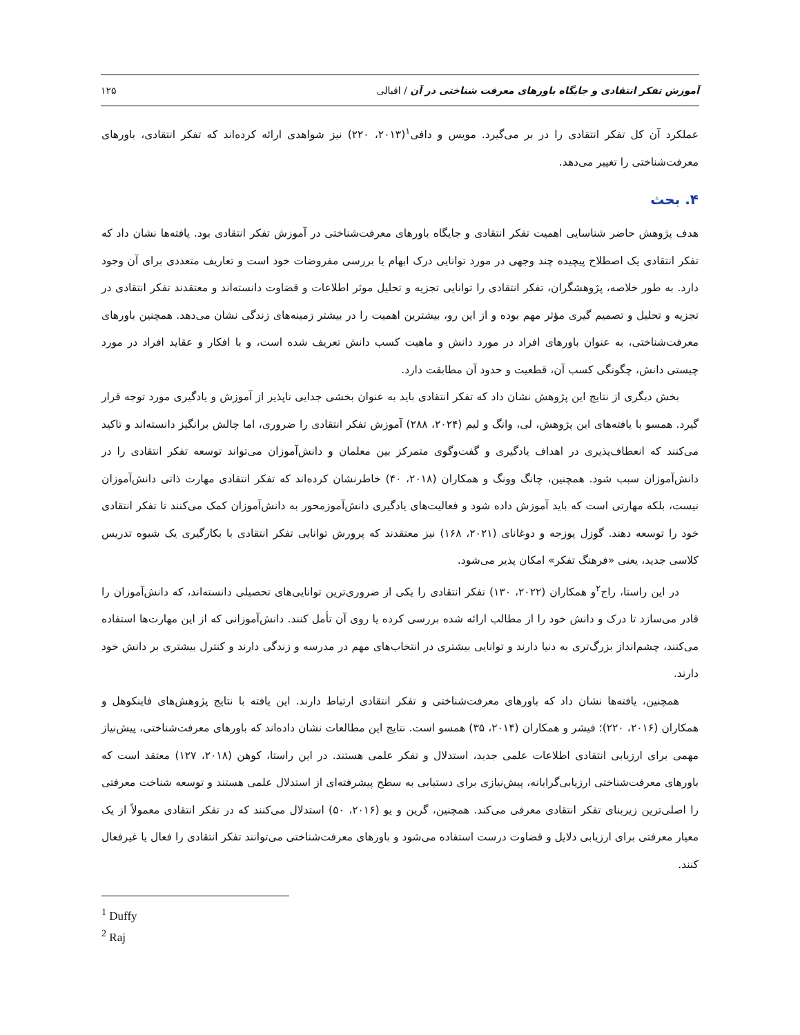آموزش تفکر انتقادی و جایگاه باورهای معرفت شناختی در آن / اقبالی ۱۲۵
عملکرد آن کل تفکر انتقادی را در بر می‌گیرد. مویس و دافی<sup>۱</sup>(۲۰۱۳، ۲۲۰) نیز شواهدی ارائه کرده‌اند که تفکر انتقادی، باورهای معرفت‌شناختی را تغییر می‌دهد.
۴. بحث
هدف پژوهش حاضر شناسایی اهمیت تفکر انتقادی و جایگاه باورهای معرفت‌شناختی در آموزش تفکر انتقادی بود. یافته‌ها نشان داد که تفکر انتقادی یک اصطلاح پیچیده چند وجهی در مورد توانایی درک ابهام یا بررسی مفروضات خود است و تعاریف متعددی برای آن وجود دارد. به طور خلاصه، پژوهشگران، تفکر انتقادی را توانایی تجزیه و تحلیل موثر اطلاعات و قضاوت دانسته‌اند و معتقدند تفکر انتقادی در تجزیه و تحلیل و تصمیم گیری مؤثر مهم بوده و از این رو، بیشترین اهمیت را در بیشتر زمینه‌های زندگی نشان می‌دهد. همچنین باورهای معرفت‌شناختی، به عنوان باورهای افراد در مورد دانش و ماهیت کسب دانش تعریف شده است، و با افکار و عقاید افراد در مورد چیستی دانش، چگونگی کسب آن، قطعیت و حدود آن مطابقت دارد.
بخش دیگری از نتایج این پژوهش نشان داد که تفکر انتقادی باید به عنوان بخشی جدایی ناپذیر از آموزش و یادگیری مورد توجه قرار گیرد. همسو با یافته‌های این پژوهش، لی، وانگ و لیم (۲۰۲۴، ۲۸۸) آموزش تفکر انتقادی را ضروری، اما چالش برانگیز دانسته‌اند و تاکید می‌کنند که انعطاف‌پذیری در اهداف یادگیری و گفت‌وگوی متمرکز بین معلمان و دانش‌آموزان می‌تواند توسعه تفکر انتقادی را در دانش‌آموزان سبب شود. همچنین، چانگ وونگ و همکاران (۲۰۱۸، ۴۰) خاطرنشان کرده‌اند که تفکر انتقادی مهارت ذاتی دانش‌آموزان نیست، بلکه مهارتی است که باید آموزش داده شود و فعالیت‌های یادگیری دانش‌آموزمحور به دانش‌آموزان کمک می‌کنند تا تفکر انتقادی خود را توسعه دهند. گوزل یوزجه و دوغانای (۲۰۲۱، ۱۶۸) نیز معتقدند که پرورش توانایی تفکر انتقادی با بکارگیری یک شیوه تدریس کلاسی جدید، یعنی «فرهنگ تفکر» امکان پذیر می‌شود.
در این راستا، راج<sup>۲</sup>و همکاران (۲۰۲۲، ۱۳۰) تفکر انتقادی را یکی از ضروری‌ترین توانایی‌های تحصیلی دانسته‌اند، که دانش‌آموزان را قادر می‌سازد تا درک و دانش خود را از مطالب ارائه شده بررسی کرده یا روی آن تأمل کنند. دانش‌آموزانی که از این مهارت‌ها استفاده می‌کنند، چشم‌انداز بزرگ‌تری به دنیا دارند و توانایی بیشتری در انتخاب‌های مهم در مدرسه و زندگی دارند و کنترل بیشتری بر دانش خود دارند.
همچنین، یافته‌ها نشان داد که باورهای معرفت‌شناختی و تفکر انتقادی ارتباط دارند. این یافته با نتایج پژوهش‌های فاینکوهل و همکاران (۲۰۱۶، ۲۲۰)؛ فیشر و همکاران (۲۰۱۴، ۳۵) همسو است. نتایج این مطالعات نشان داده‌اند که باورهای معرفت‌شناختی، پیش‌نیاز مهمی برای ارزیابی انتقادی اطلاعات علمی جدید، استدلال و تفکر علمی هستند. در این راستا، کوهن (۲۰۱۸، ۱۲۷) معتقد است که باورهای معرفت‌شناختی ارزیابی‌گرایانه، پیش‌نیازی برای دستیابی به سطح پیشرفته‌ای از استدلال علمی هستند و توسعه شناخت معرفتی را اصلی‌ترین زیربنای تفکر انتقادی معرفی می‌کند. همچنین، گرین و یو (۲۰۱۶، ۵۰) استدلال می‌کنند که در تفکر انتقادی معمولاً از یک معیار معرفتی برای ارزیابی دلایل و قضاوت درست استفاده می‌شود و باورهای معرفت‌شناختی می‌توانند تفکر انتقادی را فعال یا غیرفعال کنند.
<sup>1</sup> Duffy
<sup>2</sup> Raj